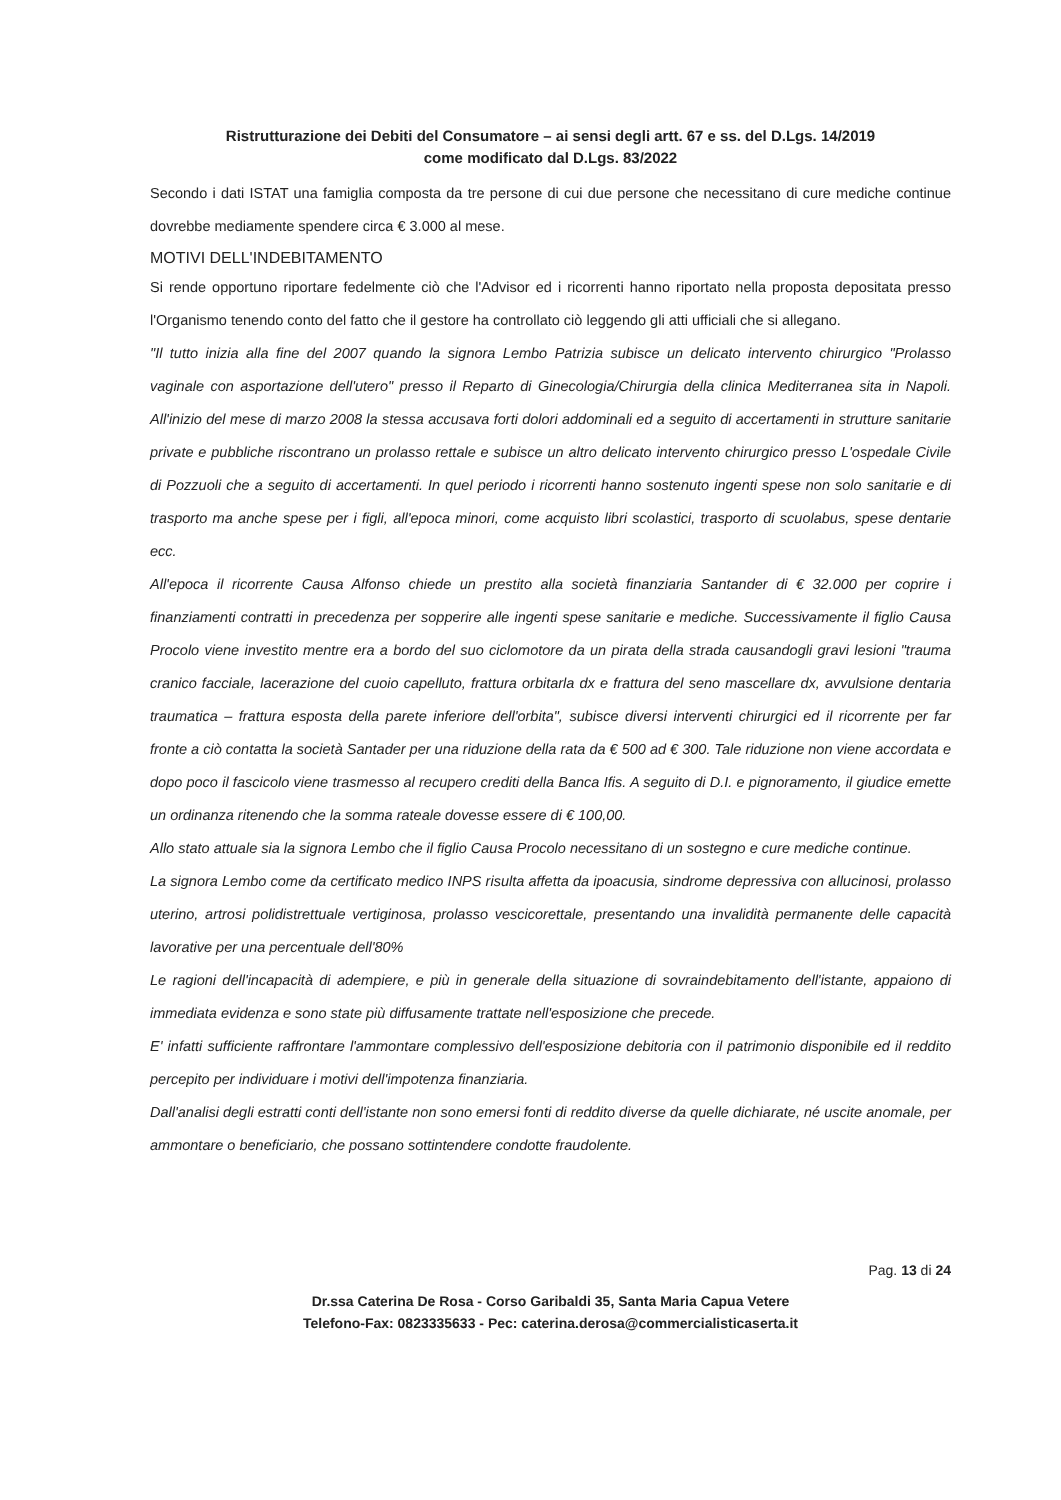Ristrutturazione dei Debiti del Consumatore – ai sensi degli artt. 67 e ss. del D.Lgs. 14/2019
come modificato dal D.Lgs. 83/2022
Secondo i dati ISTAT una famiglia composta da tre persone di cui due persone che necessitano di cure mediche continue dovrebbe mediamente spendere circa € 3.000 al mese.
MOTIVI DELL'INDEBITAMENTO
Si rende opportuno riportare fedelmente ciò che l'Advisor ed i ricorrenti hanno riportato nella proposta depositata presso l'Organismo tenendo conto del fatto che il gestore ha controllato ciò leggendo gli atti ufficiali che si allegano.
"Il tutto inizia alla fine del 2007 quando la signora Lembo Patrizia subisce un delicato intervento chirurgico "Prolasso vaginale con asportazione dell'utero" presso il Reparto di Ginecologia/Chirurgia della clinica Mediterranea sita in Napoli. All'inizio del mese di marzo 2008 la stessa accusava forti dolori addominali ed a seguito di accertamenti in strutture sanitarie private e pubbliche riscontrano un prolasso rettale e subisce un altro delicato intervento chirurgico presso L'ospedale Civile di Pozzuoli che a seguito di accertamenti. In quel periodo i ricorrenti hanno sostenuto ingenti spese non solo sanitarie e di trasporto ma anche spese per i figli, all'epoca minori, come acquisto libri scolastici, trasporto di scuolabus, spese dentarie ecc.
All'epoca il ricorrente Causa Alfonso chiede un prestito alla società finanziaria Santander di € 32.000 per coprire i finanziamenti contratti in precedenza per sopperire alle ingenti spese sanitarie e mediche. Successivamente il figlio Causa Procolo viene investito mentre era a bordo del suo ciclomotore da un pirata della strada causandogli gravi lesioni "trauma cranico facciale, lacerazione del cuoio capelluto, frattura orbitarla dx e frattura del seno mascellare dx, avvulsione dentaria traumatica – frattura esposta della parete inferiore dell'orbita", subisce diversi interventi chirurgici ed il ricorrente per far fronte a ciò contatta la società Santader per una riduzione della rata da € 500 ad € 300. Tale riduzione non viene accordata e dopo poco il fascicolo viene trasmesso al recupero crediti della Banca Ifis. A seguito di D.I. e pignoramento, il giudice emette un ordinanza ritenendo che la somma rateale dovesse essere di € 100,00.
Allo stato attuale sia la signora Lembo che il figlio Causa Procolo necessitano di un sostegno e cure mediche continue.
La signora Lembo come da certificato medico INPS risulta affetta da ipoacusia, sindrome depressiva con allucinosi, prolasso uterino, artrosi polidistrettuale vertiginosa, prolasso vescicorettale, presentando una invalidità permanente delle capacità lavorative per una percentuale dell'80%
Le ragioni dell'incapacità di adempiere, e più in generale della situazione di sovraindebitamento dell'istante, appaiono di immediata evidenza e sono state più diffusamente trattate nell'esposizione che precede.
E' infatti sufficiente raffrontare l'ammontare complessivo dell'esposizione debitoria con il patrimonio disponibile ed il reddito percepito per individuare i motivi dell'impotenza finanziaria.
Dall'analisi degli estratti conti dell'istante non sono emersi fonti di reddito diverse da quelle dichiarate, né uscite anomale, per ammontare o beneficiario, che possano sottintendere condotte fraudolente.
Pag. 13 di 24
Dr.ssa Caterina De Rosa - Corso Garibaldi 35, Santa Maria Capua Vetere
Telefono-Fax: 0823335633 - Pec: caterina.derosa@commercialisticaserta.it